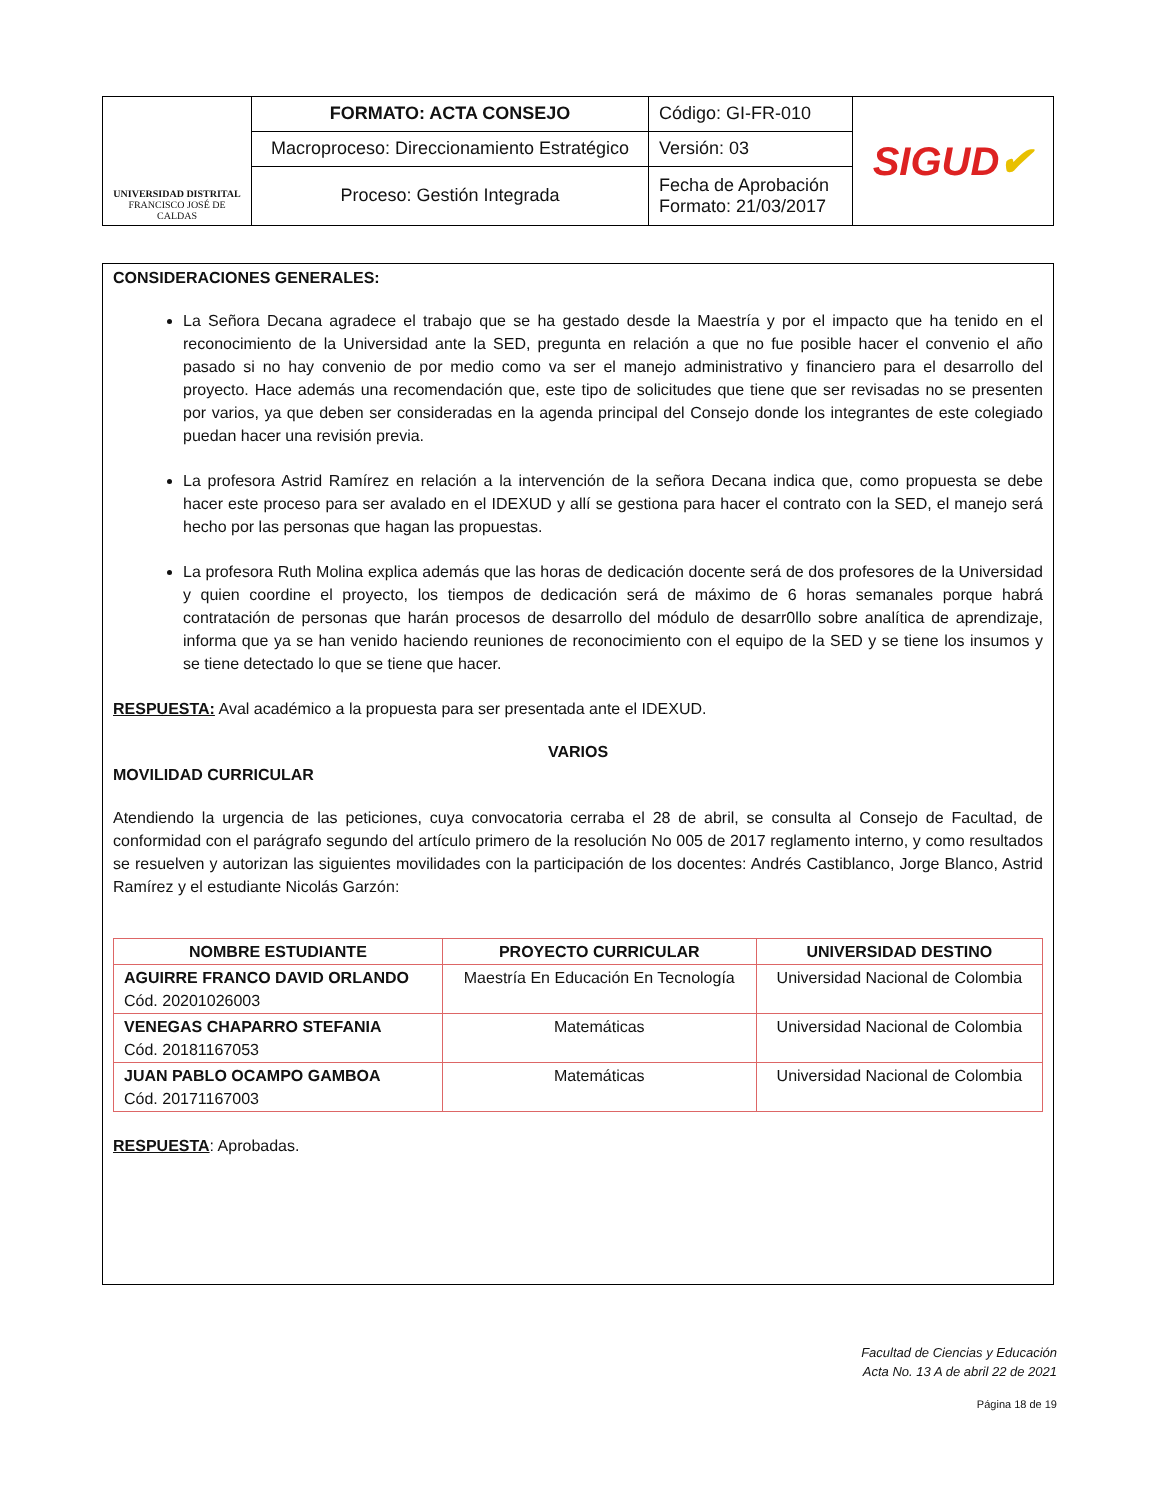| UNIVERSIDAD DISTRITAL FRANCISCO JOSÉ DE CALDAS | FORMATO: ACTA CONSEJO | Código: GI-FR-010 | SIGUD ✔ |
| | Macroproceso: Direccionamiento Estratégico | Versión: 03 | |
| | Proceso: Gestión Integrada | Fecha de Aprobación Formato: 21/03/2017 | |
CONSIDERACIONES GENERALES:
La Señora Decana agradece el trabajo que se ha gestado desde la Maestría y por el impacto que ha tenido en el reconocimiento de la Universidad ante la SED, pregunta en relación a que no fue posible hacer el convenio el año pasado si no hay convenio de por medio como va ser el manejo administrativo y financiero para el desarrollo del proyecto. Hace además una recomendación que, este tipo de solicitudes que tiene que ser revisadas no se presenten por varios, ya que deben ser consideradas en la agenda principal del Consejo donde los integrantes de este colegiado puedan hacer una revisión previa.
La profesora Astrid Ramírez en relación a la intervención de la señora Decana indica que, como propuesta se debe hacer este proceso para ser avalado en el IDEXUD y allí se gestiona para hacer el contrato con la SED, el manejo será hecho por las personas que hagan las propuestas.
La profesora Ruth Molina explica además que las horas de dedicación docente será de dos profesores de la Universidad y quien coordine el proyecto, los tiempos de dedicación será de máximo de 6 horas semanales porque habrá contratación de personas que harán procesos de desarrollo del módulo de desarr0llo sobre analítica de aprendizaje, informa que ya se han venido haciendo reuniones de reconocimiento con el equipo de la SED y se tiene los insumos y se tiene detectado lo que se tiene que hacer.
RESPUESTA: Aval académico a la propuesta para ser presentada ante el IDEXUD.
VARIOS
MOVILIDAD CURRICULAR
Atendiendo la urgencia de las peticiones, cuya convocatoria cerraba el 28 de abril, se consulta al Consejo de Facultad, de conformidad con el parágrafo segundo del artículo primero de la resolución No 005 de 2017 reglamento interno, y como resultados se resuelven y autorizan las siguientes movilidades con la participación de los docentes: Andrés Castiblanco, Jorge Blanco, Astrid Ramírez y el estudiante Nicolás Garzón:
| NOMBRE ESTUDIANTE | PROYECTO CURRICULAR | UNIVERSIDAD DESTINO |
| --- | --- | --- |
| AGUIRRE FRANCO DAVID ORLANDO Cód. 20201026003 | Maestría En Educación En Tecnología | Universidad Nacional de Colombia |
| VENEGAS CHAPARRO STEFANIA Cód. 20181167053 | Matemáticas | Universidad Nacional de Colombia |
| JUAN PABLO OCAMPO GAMBOA Cód. 20171167003 | Matemáticas | Universidad Nacional de Colombia |
RESPUESTA: Aprobadas.
Facultad de Ciencias y Educación
Acta No. 13 A de abril 22 de 2021
Página 18 de 19